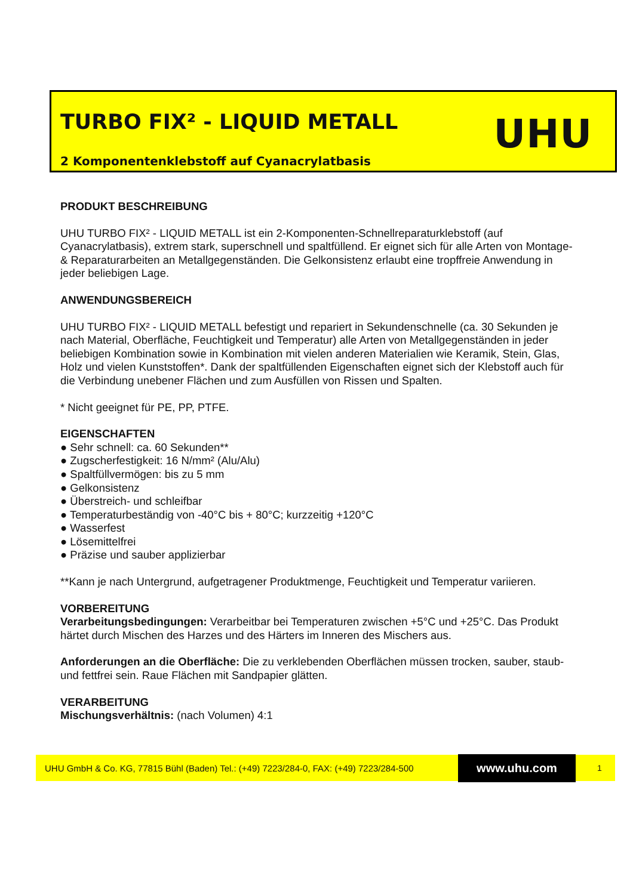TURBO FIX² - LIQUID METALL UHU
2 Komponentenklebstoff auf Cyanacrylatbasis
PRODUKT BESCHREIBUNG
UHU TURBO FIX² - LIQUID METALL ist ein 2-Komponenten-Schnellreparaturklebstoff (auf Cyanacrylatbasis), extrem stark, superschnell und spaltfüllend. Er eignet sich für alle Arten von Montage- & Reparaturarbeiten an Metallgegenständen. Die Gelkonsistenz erlaubt eine tropffreie Anwendung in jeder beliebigen Lage.
ANWENDUNGSBEREICH
UHU TURBO FIX² - LIQUID METALL befestigt und repariert in Sekundenschnelle (ca. 30 Sekunden je nach Material, Oberfläche, Feuchtigkeit und Temperatur) alle Arten von Metallgegenständen in jeder beliebigen Kombination sowie in Kombination mit vielen anderen Materialien wie Keramik, Stein, Glas, Holz und vielen Kunststoffen*. Dank der spaltfüllenden Eigenschaften eignet sich der Klebstoff auch für die Verbindung unebener Flächen und zum Ausfüllen von Rissen und Spalten.
* Nicht geeignet für PE, PP, PTFE.
EIGENSCHAFTEN
● Sehr schnell: ca. 60 Sekunden**
● Zugscherfestigkeit: 16 N/mm² (Alu/Alu)
● Spaltfüllvermögen: bis zu 5 mm
● Gelkonsistenz
● Überstreich- und schleifbar
● Temperaturbeständig von -40°C bis + 80°C; kurzzeitig +120°C
● Wasserfest
● Lösemittelfrei
● Präzise und sauber applizierbar
**Kann je nach Untergrund, aufgetragener Produktmenge, Feuchtigkeit und Temperatur variieren.
VORBEREITUNG
Verarbeitungsbedingungen: Verarbeitbar bei Temperaturen zwischen +5°C und +25°C. Das Produkt härtet durch Mischen des Harzes und des Härters im Inneren des Mischers aus.
Anforderungen an die Oberfläche: Die zu verklebenden Oberflächen müssen trocken, sauber, staub- und fettfrei sein. Raue Flächen mit Sandpapier glätten.
VERARBEITUNG
Mischungsverhältnis: (nach Volumen) 4:1
UHU GmbH & Co. KG, 77815 Bühl (Baden) Tel.: (+49) 7223/284-0, FAX: (+49) 7223/284-500 www.uhu.com 1